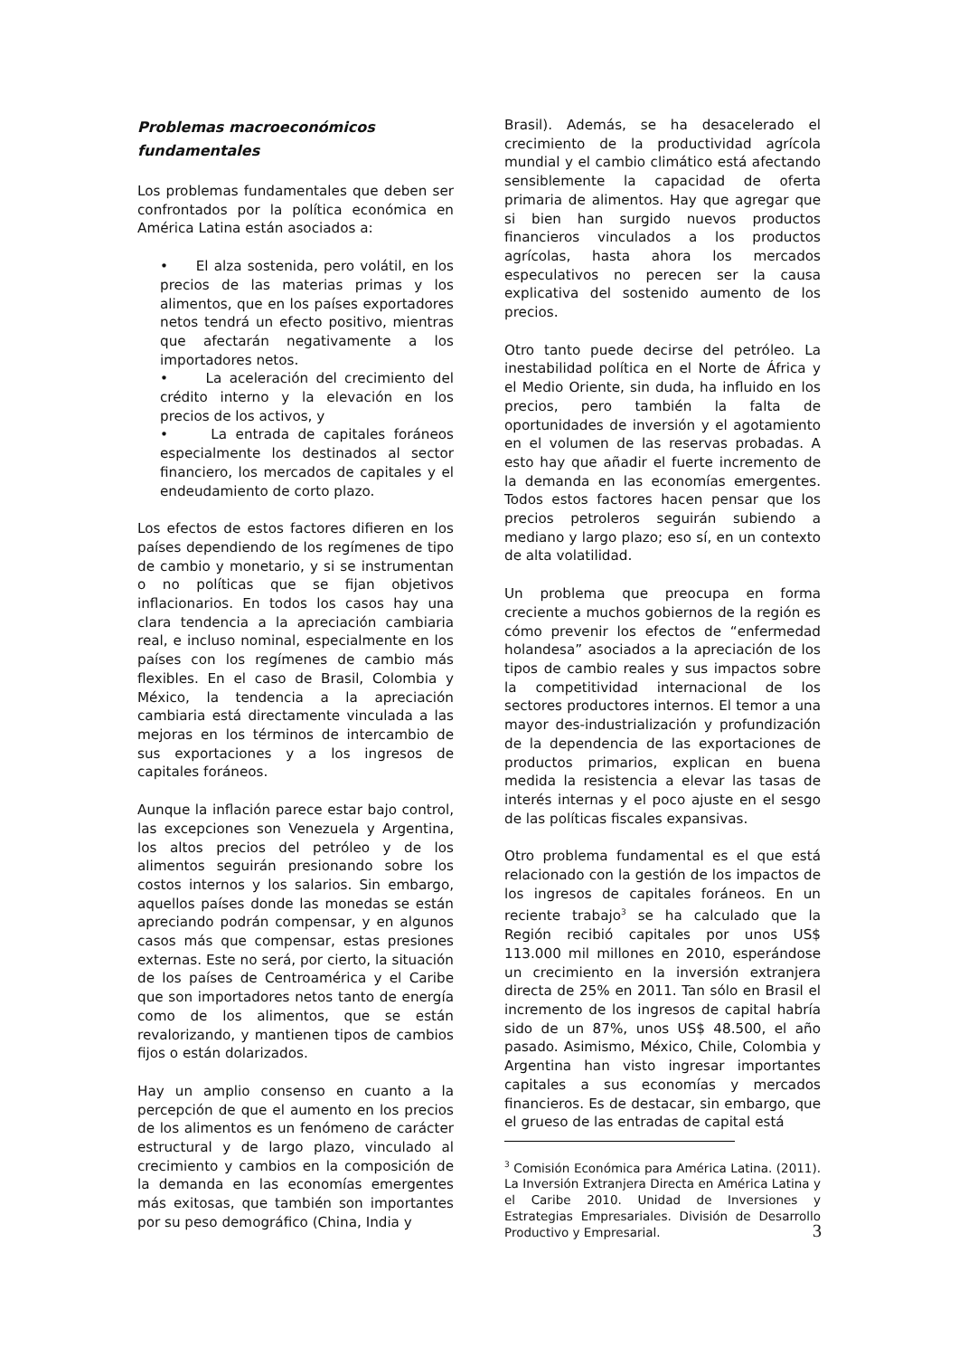Problemas macroeconómicos
fundamentales
Los problemas fundamentales que deben ser confrontados por la política económica en América Latina están asociados a:
• El alza sostenida, pero volátil, en los precios de las materias primas y los alimentos, que en los países exportadores netos tendrá un efecto positivo, mientras que afectarán negativamente a los importadores netos.
• La aceleración del crecimiento del crédito interno y la elevación en los precios de los activos, y
• La entrada de capitales foráneos especialmente los destinados al sector financiero, los mercados de capitales y el endeudamiento de corto plazo.
Los efectos de estos factores difieren en los países dependiendo de los regímenes de tipo de cambio y monetario, y si se instrumentan o no políticas que se fijan objetivos inflacionarios. En todos los casos hay una clara tendencia a la apreciación cambiaria real, e incluso nominal, especialmente en los países con los regímenes de cambio más flexibles. En el caso de Brasil, Colombia y México, la tendencia a la apreciación cambiaria está directamente vinculada a las mejoras en los términos de intercambio de sus exportaciones y a los ingresos de capitales foráneos.
Aunque la inflación parece estar bajo control, las excepciones son Venezuela y Argentina, los altos precios del petróleo y de los alimentos seguirán presionando sobre los costos internos y los salarios. Sin embargo, aquellos países donde las monedas se están apreciando podrán compensar, y en algunos casos más que compensar, estas presiones externas. Este no será, por cierto, la situación de los países de Centroamérica y el Caribe que son importadores netos tanto de energía como de los alimentos, que se están revalorizando, y mantienen tipos de cambios fijos o están dolarizados.
Hay un amplio consenso en cuanto a la percepción de que el aumento en los precios de los alimentos es un fenómeno de carácter estructural y de largo plazo, vinculado al crecimiento y cambios en la composición de la demanda en las economías emergentes más exitosas, que también son importantes por su peso demográfico (China, India y
Brasil). Además, se ha desacelerado el crecimiento de la productividad agrícola mundial y el cambio climático está afectando sensiblemente la capacidad de oferta primaria de alimentos. Hay que agregar que si bien han surgido nuevos productos financieros vinculados a los productos agrícolas, hasta ahora los mercados especulativos no perecen ser la causa explicativa del sostenido aumento de los precios.
Otro tanto puede decirse del petróleo. La inestabilidad política en el Norte de África y el Medio Oriente, sin duda, ha influido en los precios, pero también la falta de oportunidades de inversión y el agotamiento en el volumen de las reservas probadas. A esto hay que añadir el fuerte incremento de la demanda en las economías emergentes. Todos estos factores hacen pensar que los precios petroleros seguirán subiendo a mediano y largo plazo; eso sí, en un contexto de alta volatilidad.
Un problema que preocupa en forma creciente a muchos gobiernos de la región es cómo prevenir los efectos de “enfermedad holandesa” asociados a la apreciación de los tipos de cambio reales y sus impactos sobre la competitividad internacional de los sectores productores internos. El temor a una mayor des-industrialización y profundización de la dependencia de las exportaciones de productos primarios, explican en buena medida la resistencia a elevar las tasas de interés internas y el poco ajuste en el sesgo de las políticas fiscales expansivas.
Otro problema fundamental es el que está relacionado con la gestión de los impactos de los ingresos de capitales foráneos. En un reciente trabajo<sup>3</sup> se ha calculado que la Región recibió capitales por unos US$ 113.000 mil millones en 2010, esperándose un crecimiento en la inversión extranjera directa de 25% en 2011. Tan sólo en Brasil el incremento de los ingresos de capital habría sido de un 87%, unos US$ 48.500, el año pasado. Asimismo, México, Chile, Colombia y Argentina han visto ingresar importantes capitales a sus economías y mercados financieros. Es de destacar, sin embargo, que el grueso de las entradas de capital está
<sup>3</sup> Comisión Económica para América Latina. (2011). La Inversión Extranjera Directa en América Latina y el Caribe 2010. Unidad de Inversiones y Estrategias Empresariales. División de Desarrollo Productivo y Empresarial.
3